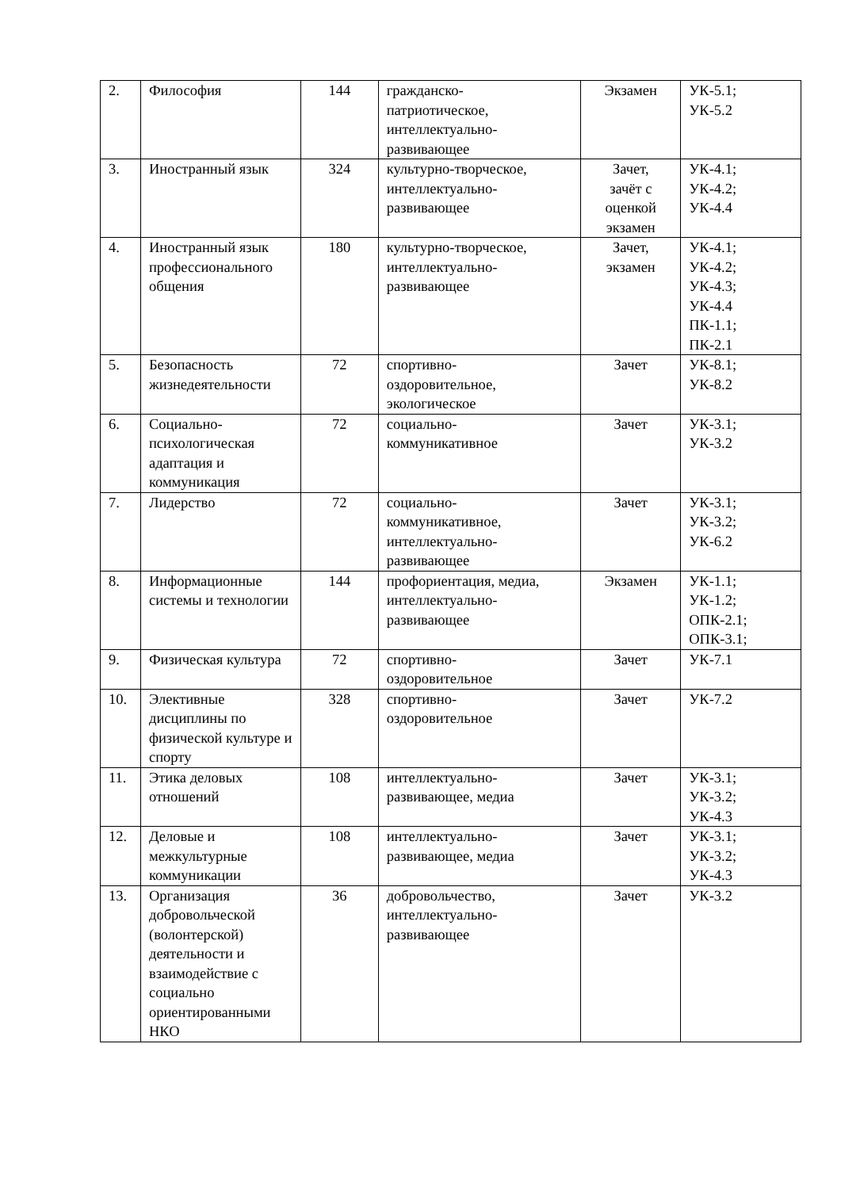| 2. | Философия | 144 | гражданско- патриотическое, интеллектуально- развивающее | Экзамен | УК-5.1; УК-5.2 |
| 3. | Иностранный язык | 324 | культурно-творческое, интеллектуально- развивающее | Зачет, зачёт с оценкой экзамен | УК-4.1; УК-4.2; УК-4.4 |
| 4. | Иностранный язык профессионального общения | 180 | культурно-творческое, интеллектуально- развивающее | Зачет, экзамен | УК-4.1; УК-4.2; УК-4.3; УК-4.4 ПК-1.1; ПК-2.1 |
| 5. | Безопасность жизнедеятельности | 72 | спортивно- оздоровительное, экологическое | Зачет | УК-8.1; УК-8.2 |
| 6. | Социально- психологическая адаптация и коммуникация | 72 | социально- коммуникативное | Зачет | УК-3.1; УК-3.2 |
| 7. | Лидерство | 72 | социально- коммуникативное, интеллектуально- развивающее | Зачет | УК-3.1; УК-3.2; УК-6.2 |
| 8. | Информационные системы и технологии | 144 | профориентация, медиа, интеллектуально- развивающее | Экзамен | УК-1.1; УК-1.2; ОПК-2.1; ОПК-3.1; |
| 9. | Физическая культура | 72 | спортивно- оздоровительное | Зачет | УК-7.1 |
| 10. | Элективные дисциплины по физической культуре и спорту | 328 | спортивно- оздоровительное | Зачет | УК-7.2 |
| 11. | Этика деловых отношений | 108 | интеллектуально- развивающее, медиа | Зачет | УК-3.1; УК-3.2; УК-4.3 |
| 12. | Деловые и межкультурные коммуникации | 108 | интеллектуально- развивающее, медиа | Зачет | УК-3.1; УК-3.2; УК-4.3 |
| 13. | Организация добровольческой (волонтерской) деятельности и взаимодействие с социально ориентированными НКО | 36 | добровольчество, интеллектуально- развивающее | Зачет | УК-3.2 |